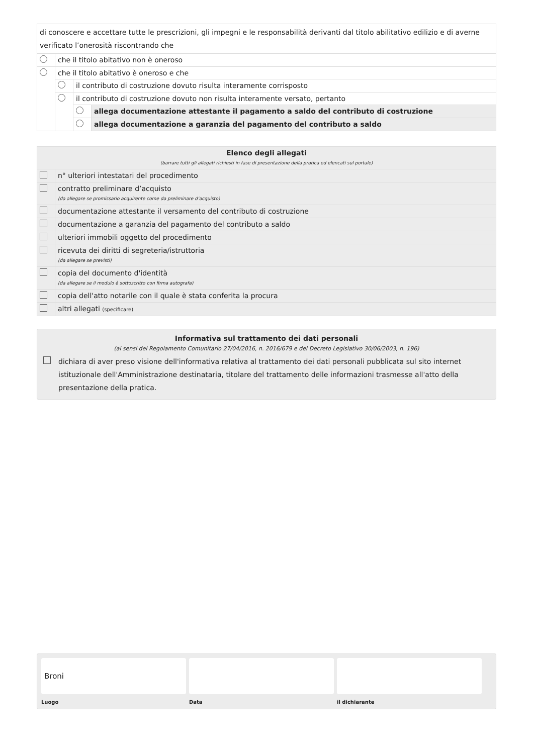| di conoscere e accettare tutte le prescrizioni, gli impegni e le responsabilità derivanti dal titolo abilitativo edilizio e di averne verificato l’onerosità riscontrando che | | | |
| | che il titolo abitativo non è oneroso | | |
| | che il titolo abitativo è oneroso e che | | |
| | | il contributo di costruzione dovuto risulta interamente corrisposto | |
| | | il contributo di costruzione dovuto non risulta interamente versato, pertanto | |
| | | | allega documentazione attestante il pagamento a saldo del contributo di costruzione |
| | | | allega documentazione a garanzia del pagamento del contributo a saldo |
| Elenco degli allegati (barrare tutti gli allegati richiesti in fase di presentazione della pratica ed elencati sul portale) | |
| | n° ulteriori intestatari del procedimento |
| | contratto preliminare d’acquisto (da allegare se promissario acquirente come da preliminare d’acquisto) |
| | documentazione attestante il versamento del contributo di costruzione |
| | documentazione a garanzia del pagamento del contributo a saldo |
| | ulteriori immobili oggetto del procedimento |
| | ricevuta dei diritti di segreteria/istruttoria (da allegare se previsti) |
| | copia del documento d'identità (da allegare se il modulo è sottoscritto con firma autografa) |
| | copia dell'atto notarile con il quale è stata conferita la procura |
| | altri allegati (specificare) |
Informativa sul trattamento dei dati personali
(ai sensi del Regolamento Comunitario 27/04/2016, n. 2016/679 e del Decreto Legislativo 30/06/2003, n. 196)
dichiara di aver preso visione dell'informativa relativa al trattamento dei dati personali pubblicata sul sito internet istituzionale dell'Amministrazione destinataria, titolare del trattamento delle informazioni trasmesse all'atto della presentazione della pratica.
Broni
Luogo
Data il dichiarante